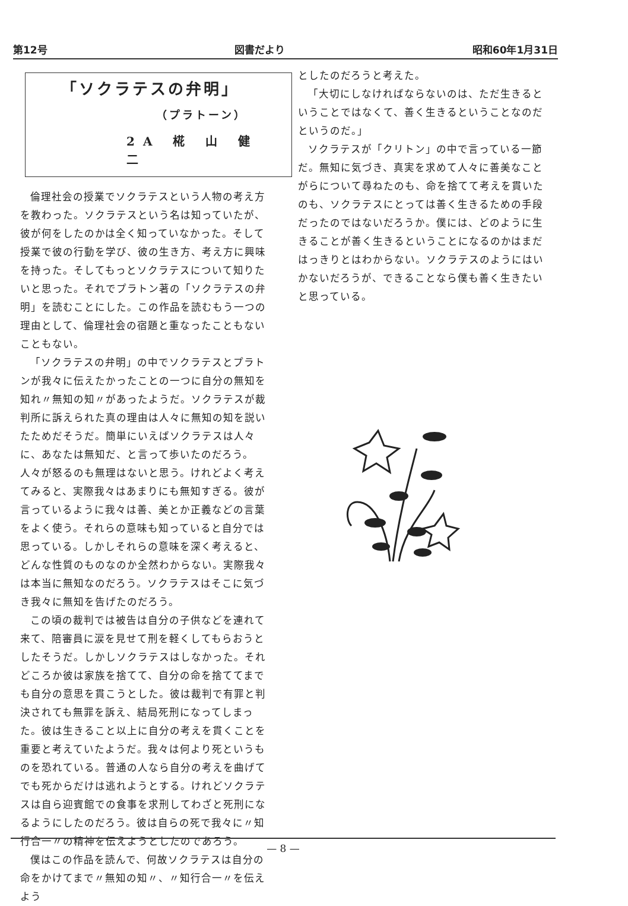第12号 図書だより 昭和60年1月31日
「ソクラテスの弁明」
（プラトーン）
2A 椛 山 健 二
倫理社会の授業でソクラテスという人物の考え方を教わった。ソクラテスという名は知っていたが、彼が何をしたのかは全く知っていなかった。そして授業で彼の行動を学び、彼の生き方、考え方に興味を持った。そしてもっとソクラテスについて知りたいと思った。それでプラトン著の「ソクラテスの弁明」を読むことにした。この作品を読むもう一つの理由として、倫理社会の宿題と重なったこともないこともない。
「ソクラテスの弁明」の中でソクラテスとプラトンが我々に伝えたかったことの一つに自分の無知を知れ〃無知の知〃があったようだ。ソクラテスが裁判所に訴えられた真の理由は人々に無知の知を説いたためだそうだ。簡単にいえばソクラテスは人々に、あなたは無知だ、と言って歩いたのだろう。人々が怒るのも無理はないと思う。けれどよく考えてみると、実際我々はあまりにも無知すぎる。彼が言っているように我々は善、美とか正義などの言葉をよく使う。それらの意味も知っていると自分では思っている。しかしそれらの意味を深く考えると、どんな性質のものなのか全然わからない。実際我々は本当に無知なのだろう。ソクラテスはそこに気づき我々に無知を告げたのだろう。
この頃の裁判では被告は自分の子供などを連れて来て、陪審員に涙を見せて刑を軽くしてもらおうとしたそうだ。しかしソクラテスはしなかった。それどころか彼は家族を捨てて、自分の命を捨ててまでも自分の意思を貫こうとした。彼は裁判で有罪と判決されても無罪を訴え、結局死刑になってしまった。彼は生きること以上に自分の考えを貫くことを重要と考えていたようだ。我々は何より死というものを恐れている。普通の人なら自分の考えを曲げてでも死からだけは逃れようとする。けれどソクラテスは自ら迎賓館での食事を求刑してわざと死刑になるようにしたのだろう。彼は自らの死で我々に〃知行合一〃の精神を伝えようとしたのであろう。
僕はこの作品を読んで、何故ソクラテスは自分の命をかけてまで〃無知の知〃、〃知行合一〃を伝えよう
としたのだろうと考えた。
「大切にしなければならないのは、ただ生きるということではなくて、善く生きるということなのだというのだ。」
ソクラテスが「クリトン」の中で言っている一節だ。無知に気づき、真実を求めて人々に善美なことがらについて尋ねたのも、命を捨てて考えを貫いたのも、ソクラテスにとっては善く生きるための手段だったのではないだろうか。僕には、どのように生きることが善く生きるということになるのかはまだはっきりとはわからない。ソクラテスのようにはいかないだろうが、できることなら僕も善く生きたいと思っている。
— 8 —